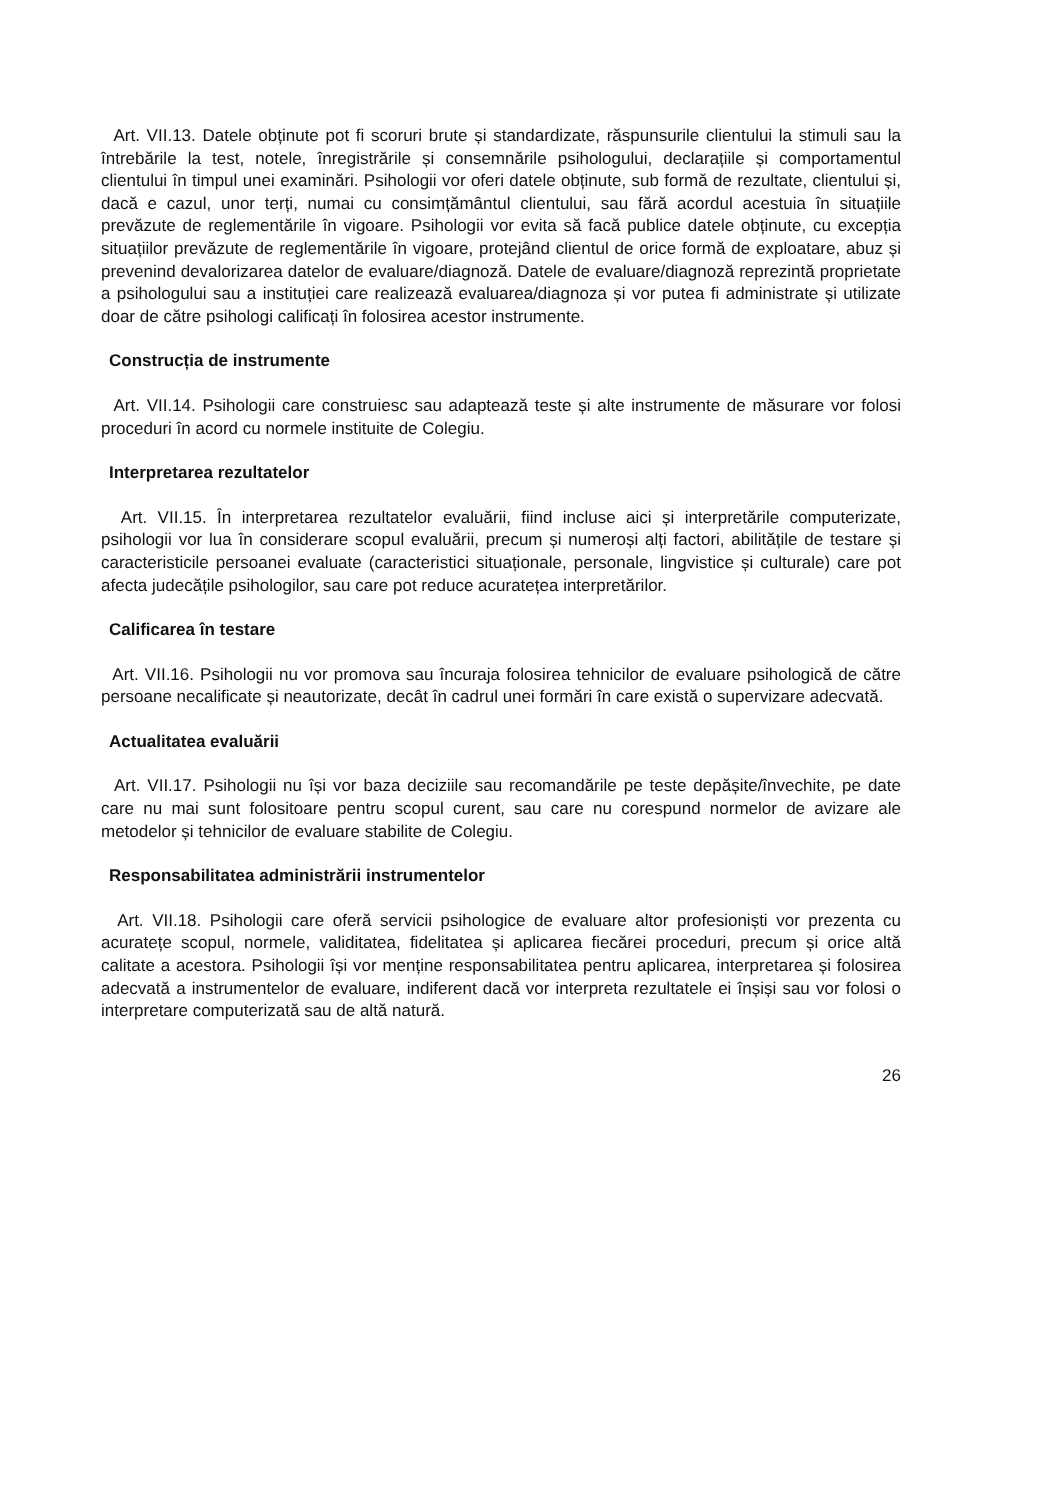Art. VII.13. Datele obținute pot fi scoruri brute și standardizate, răspunsurile clientului la stimuli sau la întrebările la test, notele, înregistrările și consemnările psihologului, declarațiile și comportamentul clientului în timpul unei examinări. Psihologii vor oferi datele obținute, sub formă de rezultate, clientului și, dacă e cazul, unor terți, numai cu consimțământul clientului, sau fără acordul acestuia în situațiile prevăzute de reglementările în vigoare. Psihologii vor evita să facă publice datele obținute, cu excepția situațiilor prevăzute de reglementările în vigoare, protejând clientul de orice formă de exploatare, abuz și prevenind devalorizarea datelor de evaluare/diagnoză. Datele de evaluare/diagnoză reprezintă proprietate a psihologului sau a instituției care realizează evaluarea/diagnoza și vor putea fi administrate și utilizate doar de către psihologi calificați în folosirea acestor instrumente.
Construcția de instrumente
Art. VII.14. Psihologii care construiesc sau adaptează teste și alte instrumente de măsurare vor folosi proceduri în acord cu normele instituite de Colegiu.
Interpretarea rezultatelor
Art. VII.15. În interpretarea rezultatelor evaluării, fiind incluse aici și interpretările computerizate, psihologii vor lua în considerare scopul evaluării, precum și numeroși alți factori, abilitățile de testare și caracteristicile persoanei evaluate (caracteristici situaționale, personale, lingvistice și culturale) care pot afecta judecățile psihologilor, sau care pot reduce acuratețea interpretărilor.
Calificarea în testare
Art. VII.16. Psihologii nu vor promova sau încuraja folosirea tehnicilor de evaluare psihologică de către persoane necalificate și neautorizate, decât în cadrul unei formări în care există o supervizare adecvată.
Actualitatea evaluării
Art. VII.17. Psihologii nu își vor baza deciziile sau recomandările pe teste depășite/învechite, pe date care nu mai sunt folositoare pentru scopul curent, sau care nu corespund normelor de avizare ale metodelor și tehnicilor de evaluare stabilite de Colegiu.
Responsabilitatea administrării instrumentelor
Art. VII.18. Psihologii care oferă servicii psihologice de evaluare altor profesioniști vor prezenta cu acuratețe scopul, normele, validitatea, fidelitatea și aplicarea fiecărei proceduri, precum și orice altă calitate a acestora. Psihologii își vor menține responsabilitatea pentru aplicarea, interpretarea și folosirea adecvată a instrumentelor de evaluare, indiferent dacă vor interpreta rezultatele ei înșiși sau vor folosi o interpretare computerizată sau de altă natură.
26